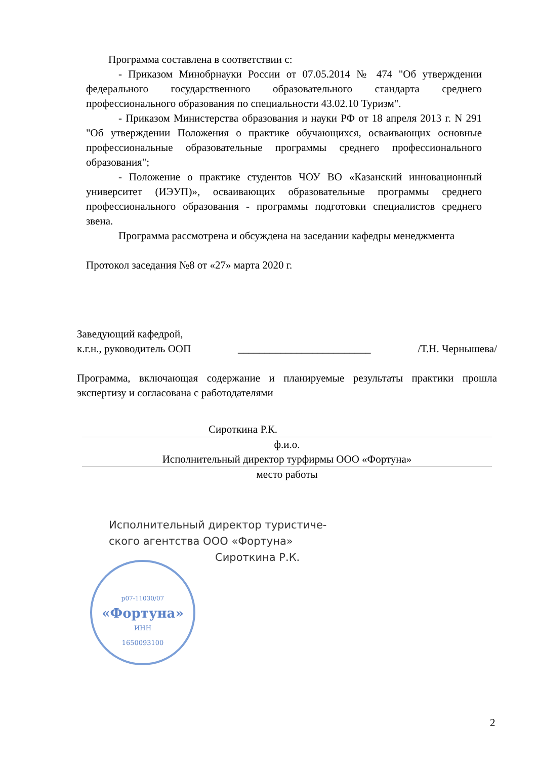Программа составлена в соответствии с:
- Приказом Минобрнауки России от 07.05.2014 № 474 "Об утверждении федерального государственного образовательного стандарта среднего профессионального образования по специальности 43.02.10 Туризм".
- Приказом Министерства образования и науки РФ от 18 апреля 2013 г. N 291 "Об утверждении Положения о практике обучающихся, осваивающих основные профессиональные образовательные программы среднего профессионального образования";
- Положение о практике студентов ЧОУ ВО «Казанский инновационный университет (ИЭУП)», осваивающих образовательные программы среднего профессионального образования - программы подготовки специалистов среднего звена.
Программа рассмотрена и обсуждена на заседании кафедры менеджмента
Протокол заседания №8 от «27» марта 2020 г.
Заведующий кафедрой,
к.г.н., руководитель ООП _________________________ /Т.Н. Чернышева/
Программа, включающая содержание и планируемые результаты практики прошла экспертизу и согласована с работодателями
Сироткина Р.К.
ф.и.о.
Исполнительный директор турфирмы ООО «Фортуна»
место работы
Исполнительный директор туристиче-
ского агентства ООО «Фортуна»
Сироткина Р.К.
р07-11030/07
«Фортуна»
ИНН
1650093100
2